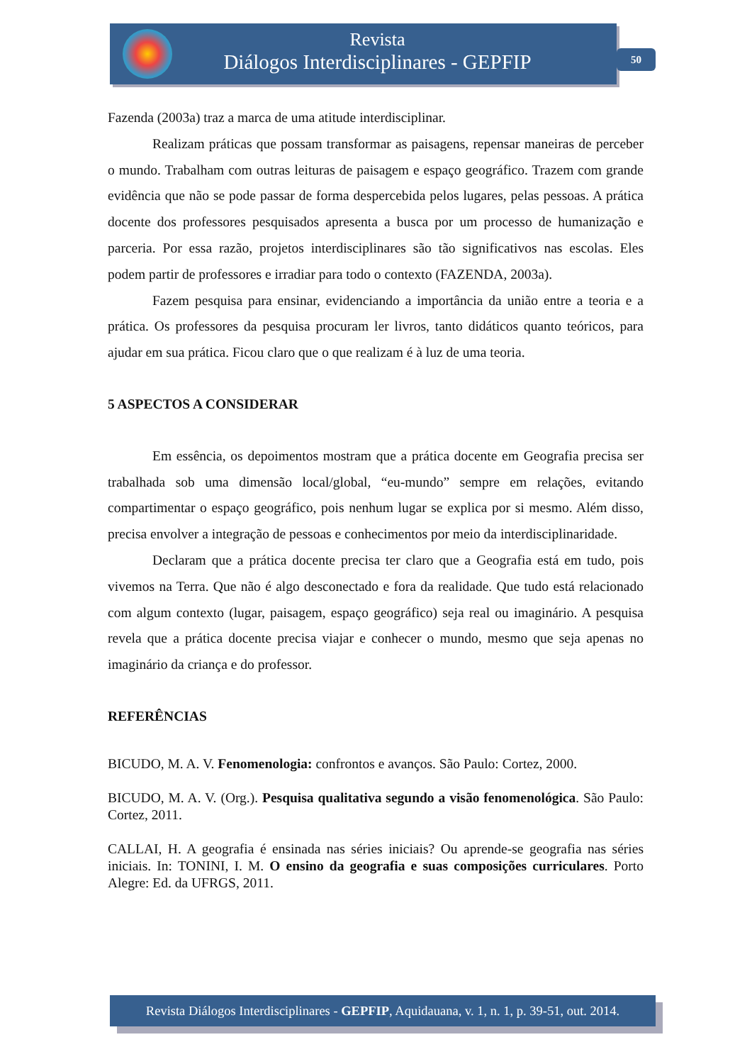Revista
Diálogos Interdisciplinares - GEPFIP
50
Fazenda (2003a) traz a marca de uma atitude interdisciplinar.
Realizam práticas que possam transformar as paisagens, repensar maneiras de perceber o mundo. Trabalham com outras leituras de paisagem e espaço geográfico. Trazem com grande evidência que não se pode passar de forma despercebida pelos lugares, pelas pessoas. A prática docente dos professores pesquisados apresenta a busca por um processo de humanização e parceria. Por essa razão, projetos interdisciplinares são tão significativos nas escolas. Eles podem partir de professores e irradiar para todo o contexto (FAZENDA, 2003a).
Fazem pesquisa para ensinar, evidenciando a importância da união entre a teoria e a prática. Os professores da pesquisa procuram ler livros, tanto didáticos quanto teóricos, para ajudar em sua prática. Ficou claro que o que realizam é à luz de uma teoria.
5 ASPECTOS A CONSIDERAR
Em essência, os depoimentos mostram que a prática docente em Geografia precisa ser trabalhada sob uma dimensão local/global, “eu-mundo” sempre em relações, evitando compartimentar o espaço geográfico, pois nenhum lugar se explica por si mesmo. Além disso, precisa envolver a integração de pessoas e conhecimentos por meio da interdisciplinaridade.
Declaram que a prática docente precisa ter claro que a Geografia está em tudo, pois vivemos na Terra. Que não é algo desconectado e fora da realidade. Que tudo está relacionado com algum contexto (lugar, paisagem, espaço geográfico) seja real ou imaginário. A pesquisa revela que a prática docente precisa viajar e conhecer o mundo, mesmo que seja apenas no imaginário da criança e do professor.
REFERÊNCIAS
BICUDO, M. A. V. Fenomenologia: confrontos e avanços. São Paulo: Cortez, 2000.
BICUDO, M. A. V. (Org.). Pesquisa qualitativa segundo a visão fenomenológica. São Paulo: Cortez, 2011.
CALLAI, H. A geografia é ensinada nas séries iniciais? Ou aprende-se geografia nas séries iniciais. In: TONINI, I. M. O ensino da geografia e suas composições curriculares. Porto Alegre: Ed. da UFRGS, 2011.
Revista Diálogos Interdisciplinares - GEPFIP, Aquidauana, v. 1, n. 1, p. 39-51, out. 2014.